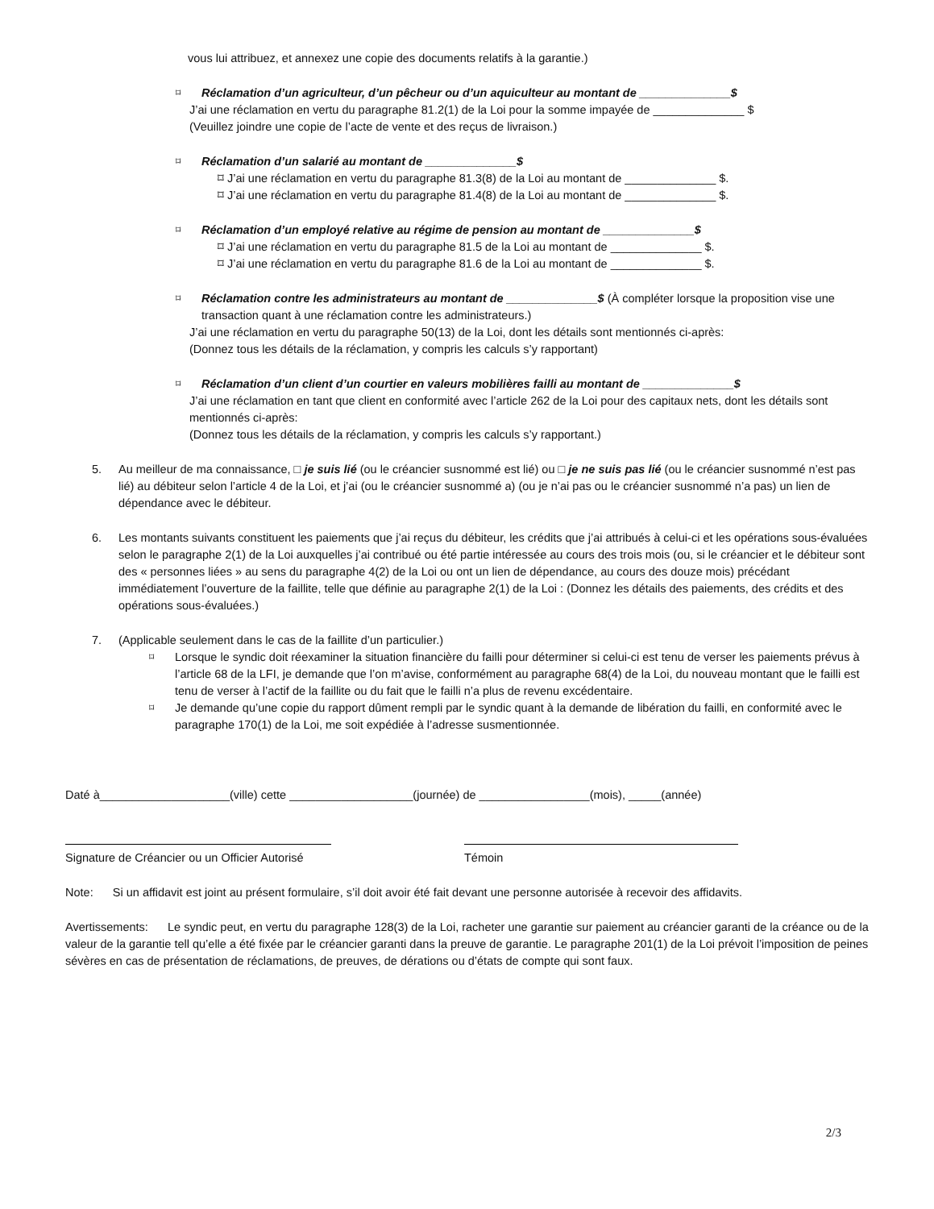vous lui attribuez, et annexez une copie des documents relatifs à la garantie.)
⌑ Réclamation d’un agriculteur, d’un pêcheur ou d’un aquiculteur au montant de ______________$
J’ai une réclamation en vertu du paragraphe 81.2(1) de la Loi pour la somme impayée de ______________ $
(Veuillez joindre une copie de l’acte de vente et des reçus de livraison.)
⌑ Réclamation d’un salarié au montant de ______________$
⌑ J’ai une réclamation en vertu du paragraphe 81.3(8) de la Loi au montant de ______________ $.
⌑ J’ai une réclamation en vertu du paragraphe 81.4(8) de la Loi au montant de ______________ $.
⌑ Réclamation d’un employé relative au régime de pension au montant de ______________$
⌑ J’ai une réclamation en vertu du paragraphe 81.5 de la Loi au montant de ______________ $.
⌑ J’ai une réclamation en vertu du paragraphe 81.6 de la Loi au montant de ______________ $.
⌑ Réclamation contre les administrateurs au montant de ______________$ (À compléter lorsque la proposition vise une transaction quant à une réclamation contre les administrateurs.)
J’ai une réclamation en vertu du paragraphe 50(13) de la Loi, dont les détails sont mentionnés ci-après:
(Donnez tous les détails de la réclamation, y compris les calculs s’y rapportant)
⌑ Réclamation d’un client d’un courtier en valeurs mobilières failli au montant de ______________$
J’ai une réclamation en tant que client en conformité avec l’article 262 de la Loi pour des capitaux nets, dont les détails sont mentionnés ci-après:
(Donnez tous les détails de la réclamation, y compris les calculs s’y rapportant.)
5. Au meilleur de ma connaissance, □ je suis lié (ou le créancier susnommé est lié) ou □ je ne suis pas lié (ou le créancier susnommé n’est pas lié) au débiteur selon l’article 4 de la Loi, et j’ai (ou le créancier susnommé a) (ou je n’ai pas ou le créancier susnommé n’a pas) un lien de dépendance avec le débiteur.
6. Les montants suivants constituent les paiements que j’ai reçus du débiteur, les crédits que j’ai attribués à celui-ci et les opérations sous-évaluées selon le paragraphe 2(1) de la Loi auxquelles j’ai contribué ou été partie intéressée au cours des trois mois (ou, si le créancier et le débiteur sont des « personnes liées » au sens du paragraphe 4(2) de la Loi ou ont un lien de dépendance, au cours des douze mois) précédant immédiatement l’ouverture de la faillite, telle que définie au paragraphe 2(1) de la Loi : (Donnez les détails des paiements, des crédits et des opérations sous-évaluées.)
7. (Applicable seulement dans le cas de la faillite d’un particulier.)
⌑ Lorsque le syndic doit réexaminer la situation financière du failli pour déterminer si celui-ci est tenu de verser les paiements prévus à l’article 68 de la LFI, je demande que l’on m’avise, conformément au paragraphe 68(4) de la Loi, du nouveau montant que le failli est tenu de verser à l’actif de la faillite ou du fait que le failli n’a plus de revenu excédentaire.
⌑ Je demande qu’une copie du rapport dûment rempli par le syndic quant à la demande de libération du failli, en conformité avec le paragraphe 170(1) de la Loi, me soit expédiée à l’adresse susmentionnée.
Daté à____________________(ville) cette ___________________(journée) de _________________(mois), _____(année)
Signature de Créancier ou un Officier Autorisé
Témoin
Note: Si un affidavit est joint au présent formulaire, s’il doit avoir été fait devant une personne autorisée à recevoir des affidavits.
Avertissements: Le syndic peut, en vertu du paragraphe 128(3) de la Loi, racheter une garantie sur paiement au créancier garanti de la créance ou de la valeur de la garantie tell qu’elle a été fixée par le créancier garanti dans la preuve de garantie. Le paragraphe 201(1) de la Loi prévoit l’imposition de peines sévères en cas de présentation de réclamations, de preuves, de dérations ou d’états de compte qui sont faux.
2/3